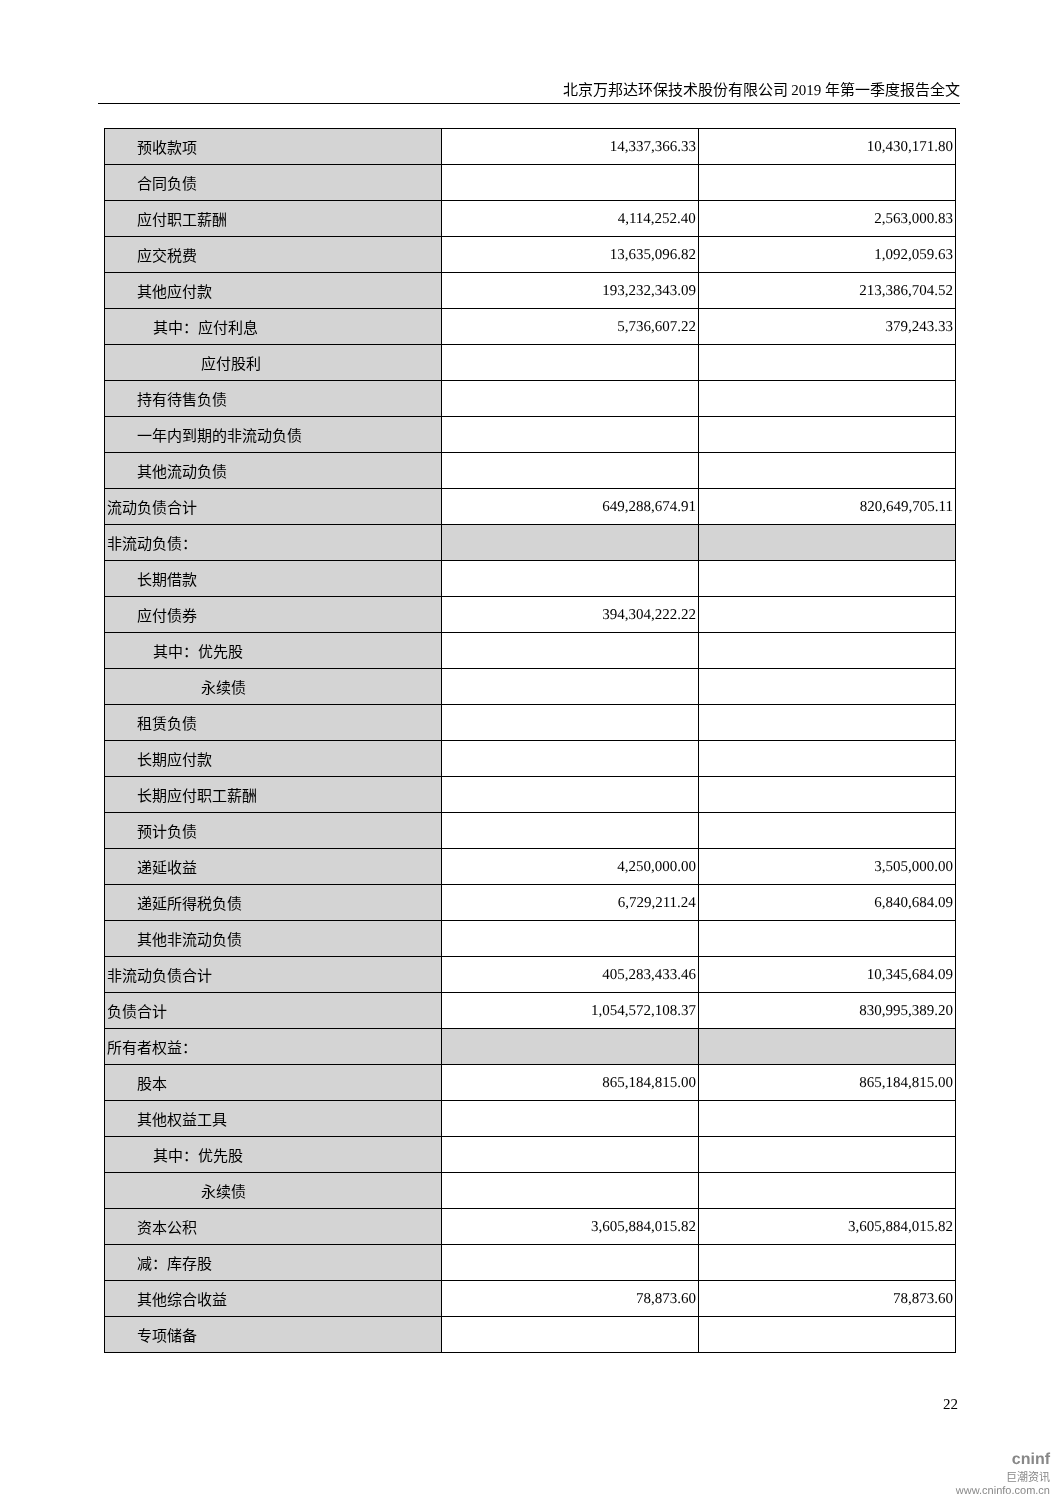北京万邦达环保技术股份有限公司 2019 年第一季度报告全文
| 预收款项 | 14,337,366.33 | 10,430,171.80 |
| 合同负债 | | |
| 应付职工薪酬 | 4,114,252.40 | 2,563,000.83 |
| 应交税费 | 13,635,096.82 | 1,092,059.63 |
| 其他应付款 | 193,232,343.09 | 213,386,704.52 |
| 其中：应付利息 | 5,736,607.22 | 379,243.33 |
| 应付股利 | | |
| 持有待售负债 | | |
| 一年内到期的非流动负债 | | |
| 其他流动负债 | | |
| 流动负债合计 | 649,288,674.91 | 820,649,705.11 |
| 非流动负债： | | |
| 长期借款 | | |
| 应付债券 | 394,304,222.22 | |
| 其中：优先股 | | |
| 永续债 | | |
| 租赁负债 | | |
| 长期应付款 | | |
| 长期应付职工薪酬 | | |
| 预计负债 | | |
| 递延收益 | 4,250,000.00 | 3,505,000.00 |
| 递延所得税负债 | 6,729,211.24 | 6,840,684.09 |
| 其他非流动负债 | | |
| 非流动负债合计 | 405,283,433.46 | 10,345,684.09 |
| 负债合计 | 1,054,572,108.37 | 830,995,389.20 |
| 所有者权益： | | |
| 股本 | 865,184,815.00 | 865,184,815.00 |
| 其他权益工具 | | |
| 其中：优先股 | | |
| 永续债 | | |
| 资本公积 | 3,605,884,015.82 | 3,605,884,015.82 |
| 减：库存股 | | |
| 其他综合收益 | 78,873.60 | 78,873.60 |
| 专项储备 | | |
22
cninf
巨潮资讯
www.cninfo.com.cn